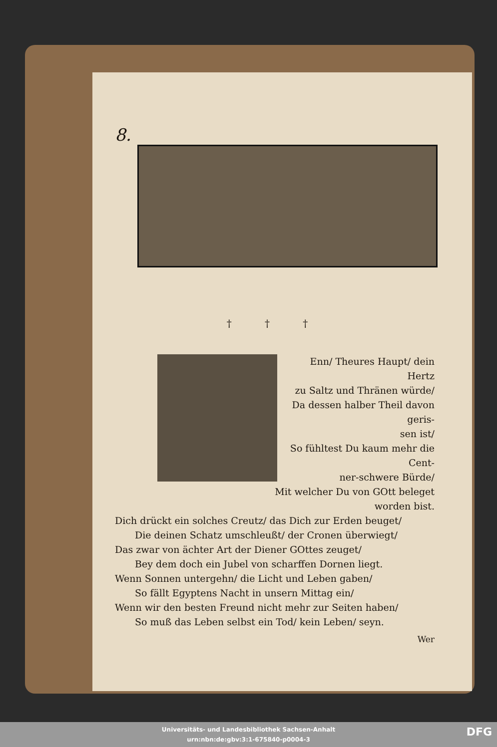8.
† † †
Enn/ Theures Haupt/ dein Hertz
zu Saltz und Thränen würde/
Da dessen halber Theil davon geris-
sen ist/
So fühltest Du kaum mehr die Cent-
ner-schwere Bürde/
Mit welcher Du von GOtt beleget
worden bist.
Dich drückt ein solches Creutz/ das Dich zur Erden beuget/
Die deinen Schatz umschleußt/ der Cronen überwiegt/
Das zwar von ächter Art der Diener GOttes zeuget/
Bey dem doch ein Jubel von scharffen Dornen liegt.
Wenn Sonnen untergehn/ die Licht und Leben gaben/
So fällt Egyptens Nacht in unsern Mittag ein/
Wenn wir den besten Freund nicht mehr zur Seiten haben/
So muß das Leben selbst ein Tod/ kein Leben/ seyn.
Wer
Universitäts- und Landesbibliothek Sachsen-Anhalt
urn:nbn:de:gbv:3:1-675840-p0004-3
DFG